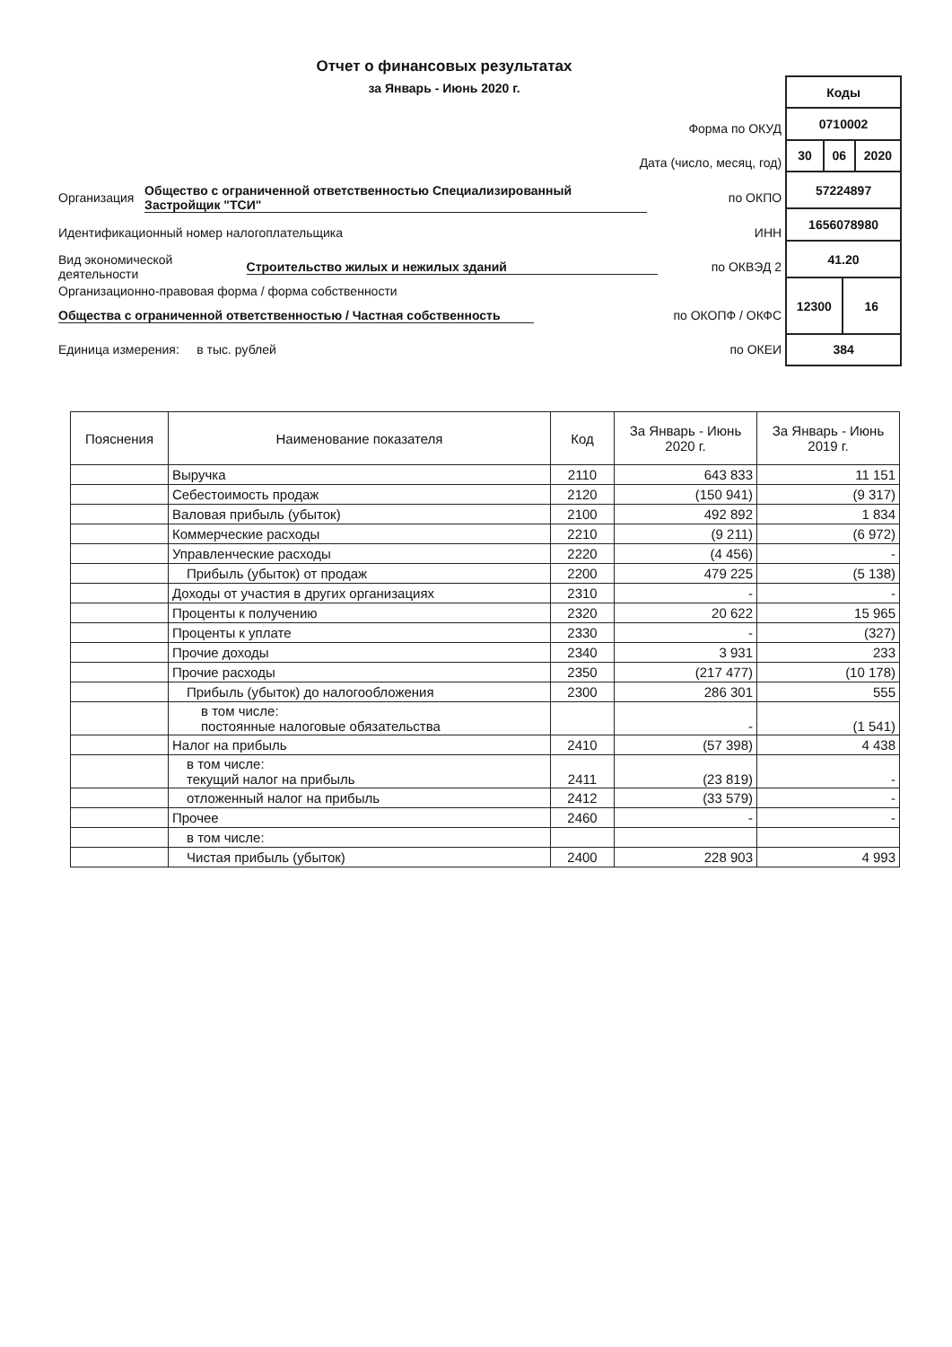Отчет о финансовых результатах
за Январь - Июнь 2020 г.
Форма по ОКУД
Дата (число, месяц, год)
Организация Общество с ограниченной ответственностью Специализированный Застройщик "ТСИ" по ОКПО
Идентификационный номер налогоплательщика ИНН
Вид экономической деятельности Строительство жилых и нежилых зданий по ОКВЭД 2
Организационно-правовая форма / форма собственности
Общества с ограниченной ответственностью / Частная собственность по ОКОПФ / ОКФС
Единица измерения: в тыс. рублей по ОКЕИ
| Коды | | | |
| 0710002 | | | |
| 30 | 06 | | 2020 |
| 57224897 | | | |
| 1656078980 | | | |
| 41.20 | | | |
| 12300 | | 16 | |
| 384 | | | |
| Пояснения | Наименование показателя | Код | За Январь - Июнь 2020 г. | За Январь - Июнь 2019 г. |
| --- | --- | --- | --- | --- |
| | Выручка | 2110 | 643 833 | 11 151 |
| | Себестоимость продаж | 2120 | (150 941) | (9 317) |
| | Валовая прибыль (убыток) | 2100 | 492 892 | 1 834 |
| | Коммерческие расходы | 2210 | (9 211) | (6 972) |
| | Управленческие расходы | 2220 | (4 456) | - |
| | Прибыль (убыток) от продаж | 2200 | 479 225 | (5 138) |
| | Доходы от участия в других организациях | 2310 | - | - |
| | Проценты к получению | 2320 | 20 622 | 15 965 |
| | Проценты к уплате | 2330 | - | (327) |
| | Прочие доходы | 2340 | 3 931 | 233 |
| | Прочие расходы | 2350 | (217 477) | (10 178) |
| | Прибыль (убыток) до налогообложения | 2300 | 286 301 | 555 |
| | в том числе: постоянные налоговые обязательства | | - | (1 541) |
| | Налог на прибыль | 2410 | (57 398) | 4 438 |
| | в том числе: текущий налог на прибыль | 2411 | (23 819) | - |
| | отложенный налог на прибыль | 2412 | (33 579) | - |
| | Прочее | 2460 | - | - |
| | в том числе: | | | |
| | Чистая прибыль (убыток) | 2400 | 228 903 | 4 993 |